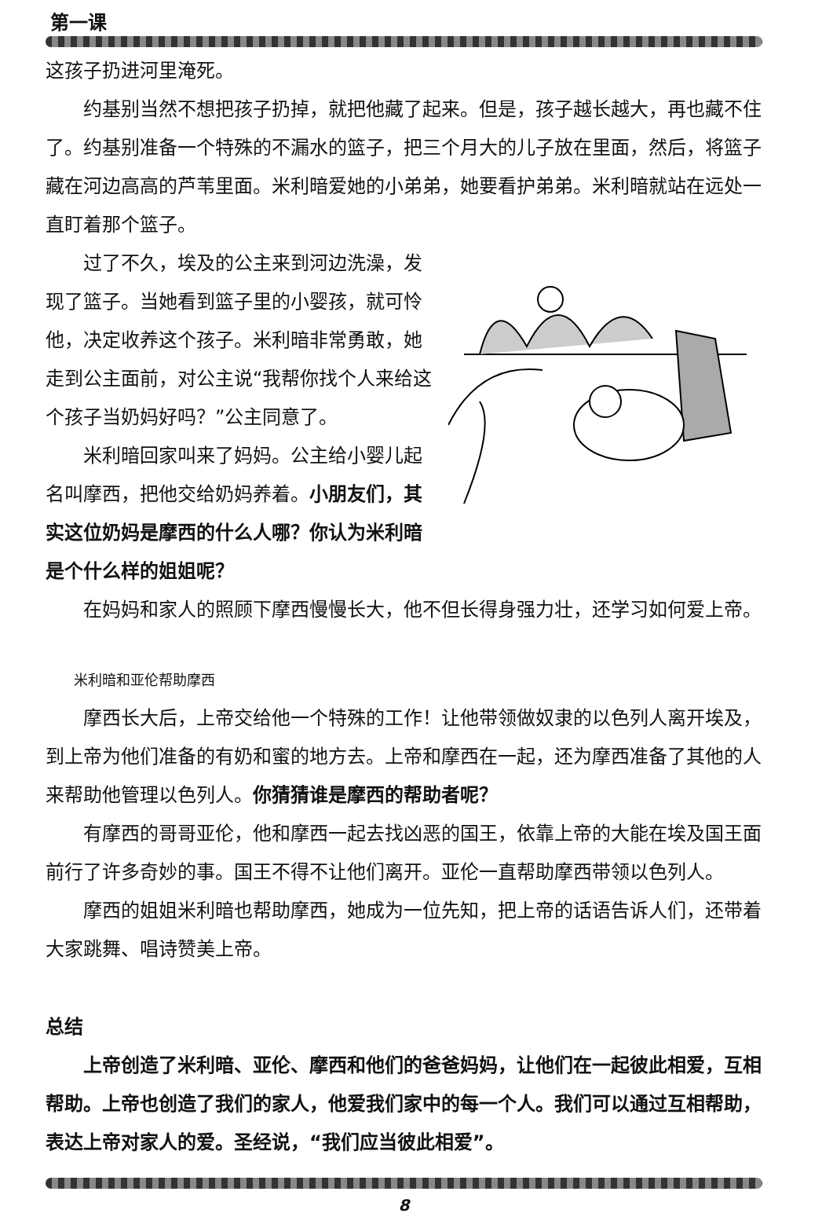第一课
这孩子扔进河里淹死。
约基别当然不想把孩子扔掉，就把他藏了起来。但是，孩子越长越大，再也藏不住了。约基别准备一个特殊的不漏水的篮子，把三个月大的儿子放在里面，然后，将篮子藏在河边高高的芦苇里面。米利暗爱她的小弟弟，她要看护弟弟。米利暗就站在远处一直盯着那个篮子。
过了不久，埃及的公主来到河边洗澡，发现了篮子。当她看到篮子里的小婴孩，就可怜他，决定收养这个孩子。米利暗非常勇敢，她走到公主面前，对公主说“我帮你找个人来给这个孩子当奶妈好吗？”公主同意了。
米利暗回家叫来了妈妈。公主给小婴儿起名叫摩西，把他交给奶妈养着。小朋友们，其实这位奶妈是摩西的什么人哪？你认为米利暗是个什么样的姐姐呢？
在妈妈和家人的照顾下摩西慢慢长大，他不但长得身强力壮，还学习如何爱上帝。
米利暗和亚伦帮助摩西
摩西长大后，上帝交给他一个特殊的工作！让他带领做奴隶的以色列人离开埃及，到上帝为他们准备的有奶和蜜的地方去。上帝和摩西在一起，还为摩西准备了其他的人来帮助他管理以色列人。你猜猜谁是摩西的帮助者呢？
有摩西的哥哥亚伦，他和摩西一起去找凶恶的国王，依靠上帝的大能在埃及国王面前行了许多奇妙的事。国王不得不让他们离开。亚伦一直帮助摩西带领以色列人。
摩西的姐姐米利暗也帮助摩西，她成为一位先知，把上帝的话语告诉人们，还带着大家跳舞、唱诗赞美上帝。
总结
上帝创造了米利暗、亚伦、摩西和他们的爸爸妈妈，让他们在一起彼此相爱，互相帮助。上帝也创造了我们的家人，他爱我们家中的每一个人。我们可以通过互相帮助，表达上帝对家人的爱。圣经说，“我们应当彼此相爱”。
8